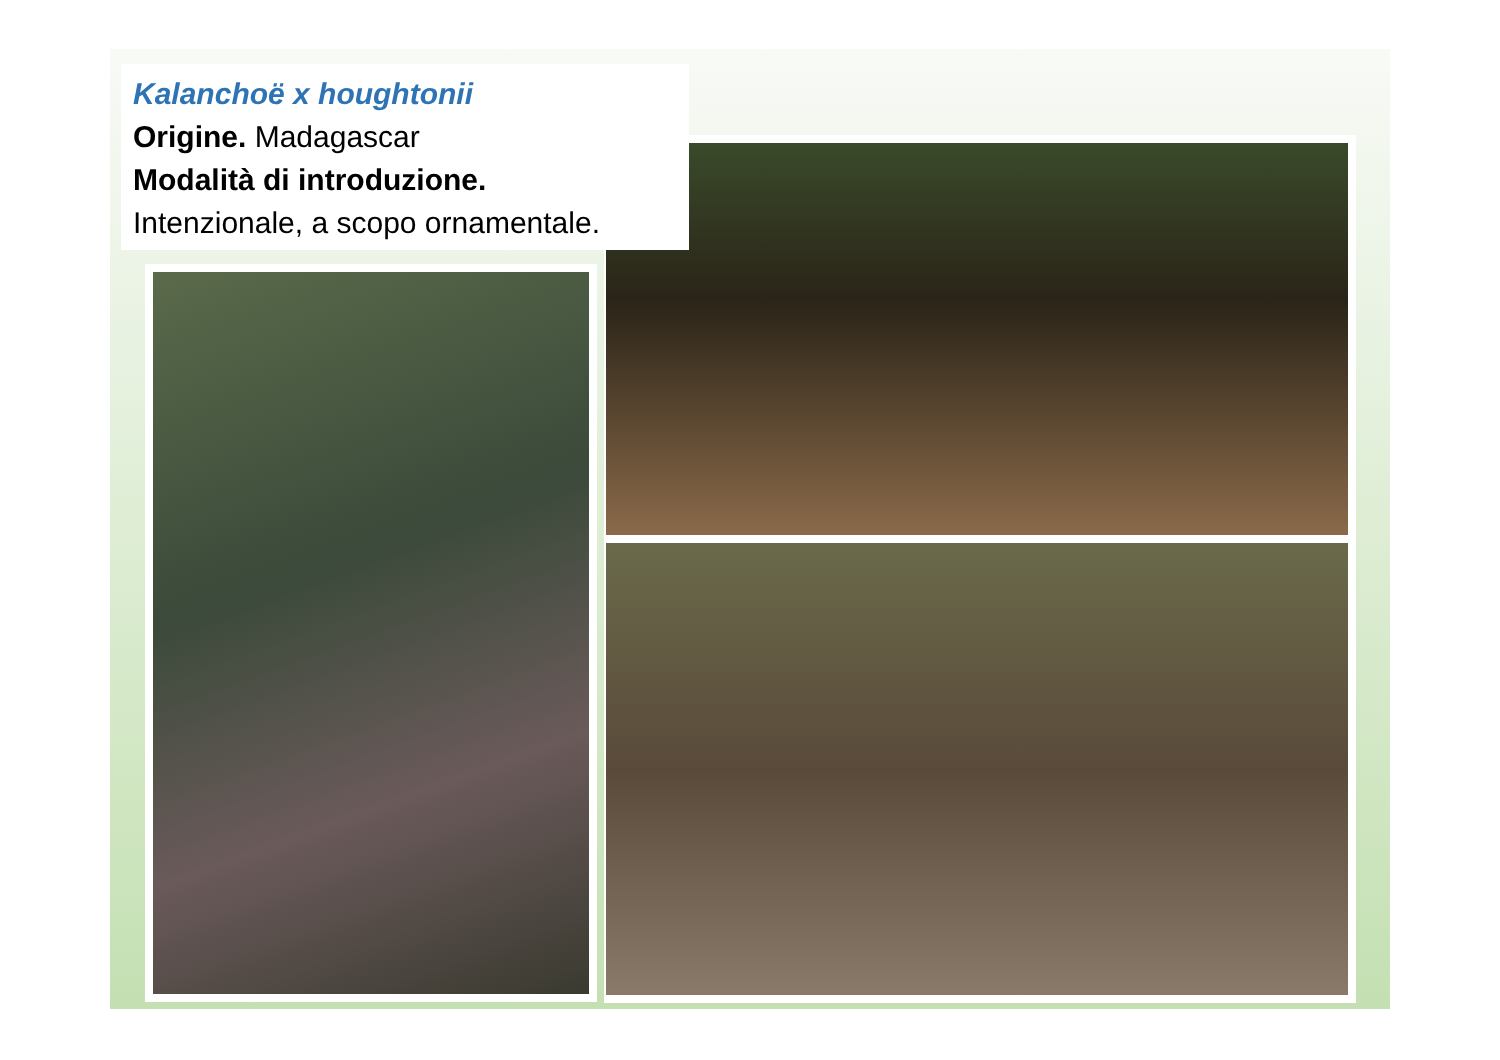Kalanchoë x houghtonii
Origine. Madagascar
Modalità di introduzione.
Intenzionale, a scopo ornamentale.